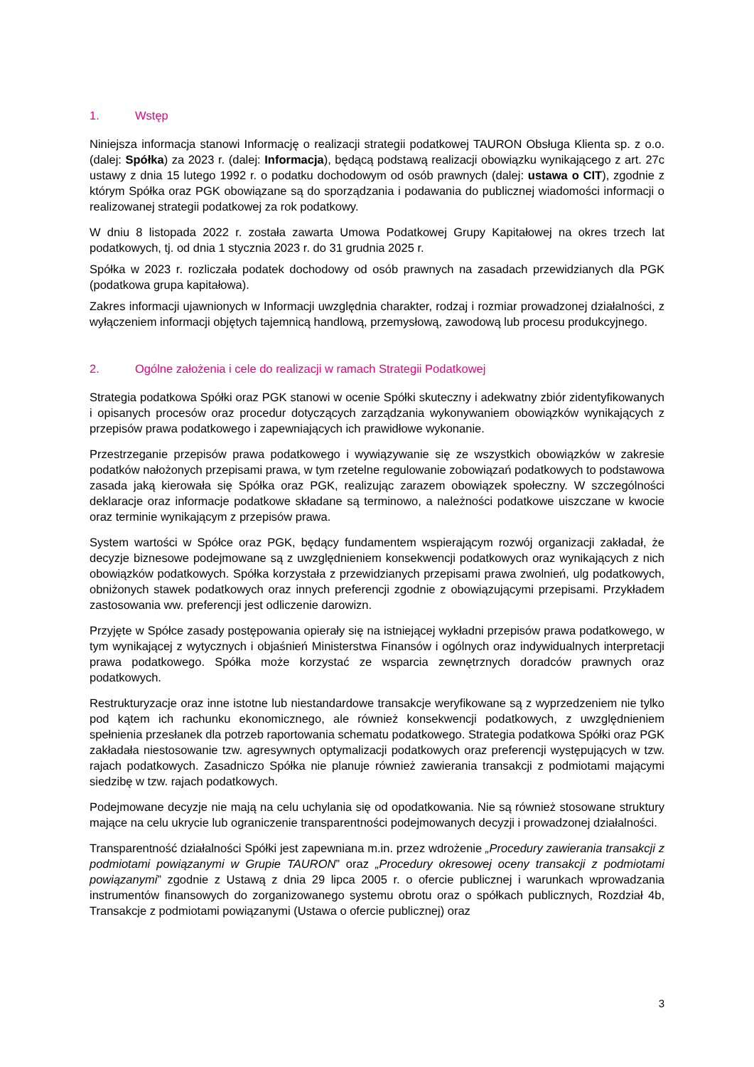1. Wstęp
Niniejsza informacja stanowi Informację o realizacji strategii podatkowej TAURON Obsługa Klienta sp. z o.o. (dalej: Spółka) za 2023 r. (dalej: Informacja), będącą podstawą realizacji obowiązku wynikającego z art. 27c ustawy z dnia 15 lutego 1992 r. o podatku dochodowym od osób prawnych (dalej: ustawa o CIT), zgodnie z którym Spółka oraz PGK obowiązane są do sporządzania i podawania do publicznej wiadomości informacji o realizowanej strategii podatkowej za rok podatkowy.
W dniu 8 listopada 2022 r. została zawarta Umowa Podatkowej Grupy Kapitałowej na okres trzech lat podatkowych, tj. od dnia 1 stycznia 2023 r. do 31 grudnia 2025 r.
Spółka w 2023 r. rozliczała podatek dochodowy od osób prawnych na zasadach przewidzianych dla PGK (podatkowa grupa kapitałowa).
Zakres informacji ujawnionych w Informacji uwzględnia charakter, rodzaj i rozmiar prowadzonej działalności, z wyłączeniem informacji objętych tajemnicą handlową, przemysłową, zawodową lub procesu produkcyjnego.
2. Ogólne założenia i cele do realizacji w ramach Strategii Podatkowej
Strategia podatkowa Spółki oraz PGK stanowi w ocenie Spółki skuteczny i adekwatny zbiór zidentyfikowanych i opisanych procesów oraz procedur dotyczących zarządzania wykonywaniem obowiązków wynikających z przepisów prawa podatkowego i zapewniających ich prawidłowe wykonanie.
Przestrzeganie przepisów prawa podatkowego i wywiązywanie się ze wszystkich obowiązków w zakresie podatków nałożonych przepisami prawa, w tym rzetelne regulowanie zobowiązań podatkowych to podstawowa zasada jaką kierowała się Spółka oraz PGK, realizując zarazem obowiązek społeczny. W szczególności deklaracje oraz informacje podatkowe składane są terminowo, a należności podatkowe uiszczane w kwocie oraz terminie wynikającym z przepisów prawa.
System wartości w Spółce oraz PGK, będący fundamentem wspierającym rozwój organizacji zakładał, że decyzje biznesowe podejmowane są z uwzględnieniem konsekwencji podatkowych oraz wynikających z nich obowiązków podatkowych. Spółka korzystała z przewidzianych przepisami prawa zwolnień, ulg podatkowych, obniżonych stawek podatkowych oraz innych preferencji zgodnie z obowiązującymi przepisami. Przykładem zastosowania ww. preferencji jest odliczenie darowizn.
Przyjęte w Spółce zasady postępowania opierały się na istniejącej wykładni przepisów prawa podatkowego, w tym wynikającej z wytycznych i objaśnień Ministerstwa Finansów i ogólnych oraz indywidualnych interpretacji prawa podatkowego. Spółka może korzystać ze wsparcia zewnętrznych doradców prawnych oraz podatkowych.
Restrukturyzacje oraz inne istotne lub niestandardowe transakcje weryfikowane są z wyprzedzeniem nie tylko pod kątem ich rachunku ekonomicznego, ale również konsekwencji podatkowych, z uwzględnieniem spełnienia przesłanek dla potrzeb raportowania schematu podatkowego. Strategia podatkowa Spółki oraz PGK zakładała niestosowanie tzw. agresywnych optymalizacji podatkowych oraz preferencji występujących w tzw. rajach podatkowych. Zasadniczo Spółka nie planuje również zawierania transakcji z podmiotami mającymi siedzibę w tzw. rajach podatkowych.
Podejmowane decyzje nie mają na celu uchylania się od opodatkowania. Nie są również stosowane struktury mające na celu ukrycie lub ograniczenie transparentności podejmowanych decyzji i prowadzonej działalności.
Transparentność działalności Spółki jest zapewniana m.in. przez wdrożenie „Procedury zawierania transakcji z podmiotami powiązanymi w Grupie TAURON” oraz „Procedury okresowej oceny transakcji z podmiotami powiązanymi” zgodnie z Ustawą z dnia 29 lipca 2005 r. o ofercie publicznej i warunkach wprowadzania instrumentów finansowych do zorganizowanego systemu obrotu oraz o spółkach publicznych, Rozdział 4b, Transakcje z podmiotami powiązanymi (Ustawa o ofercie publicznej) oraz
3